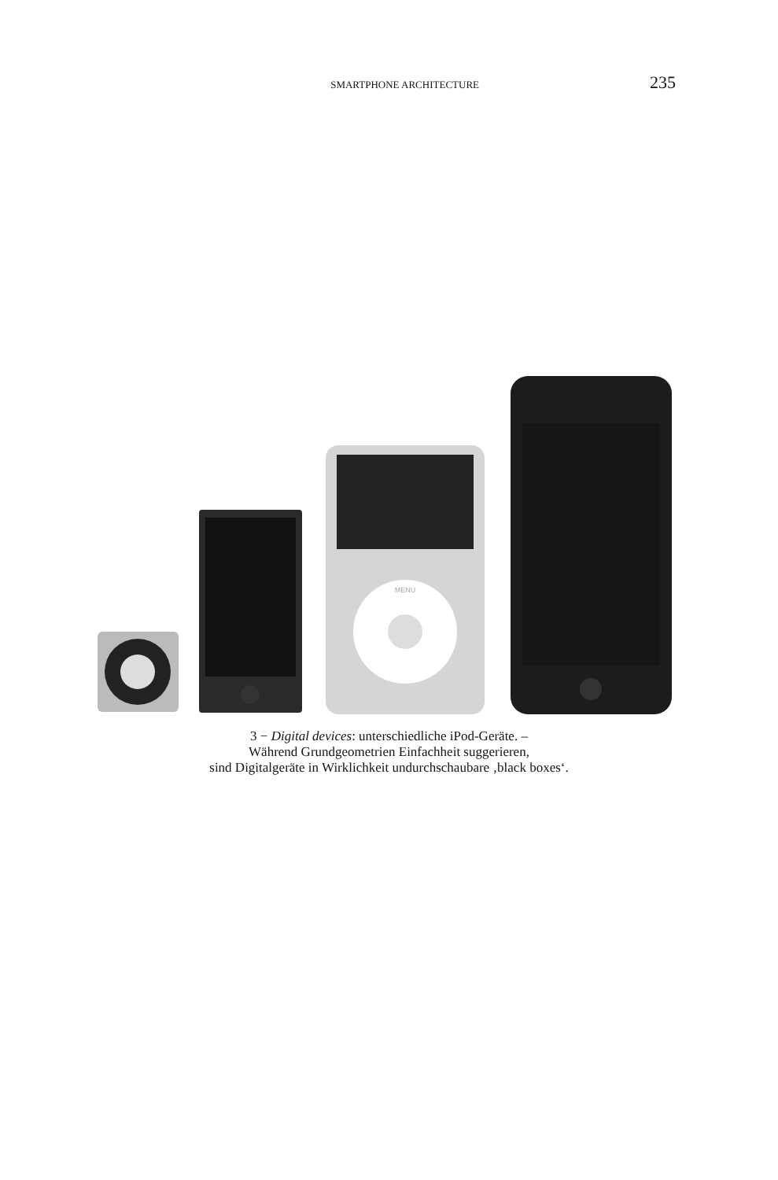SMARTPHONE ARCHITECTURE 235
MENU
3 − Digital devices: unterschiedliche iPod-Geräte. –
Während Grundgeometrien Einfachheit suggerieren,
sind Digitalgeräte in Wirklichkeit undurchschaubare ‚black boxes‘.